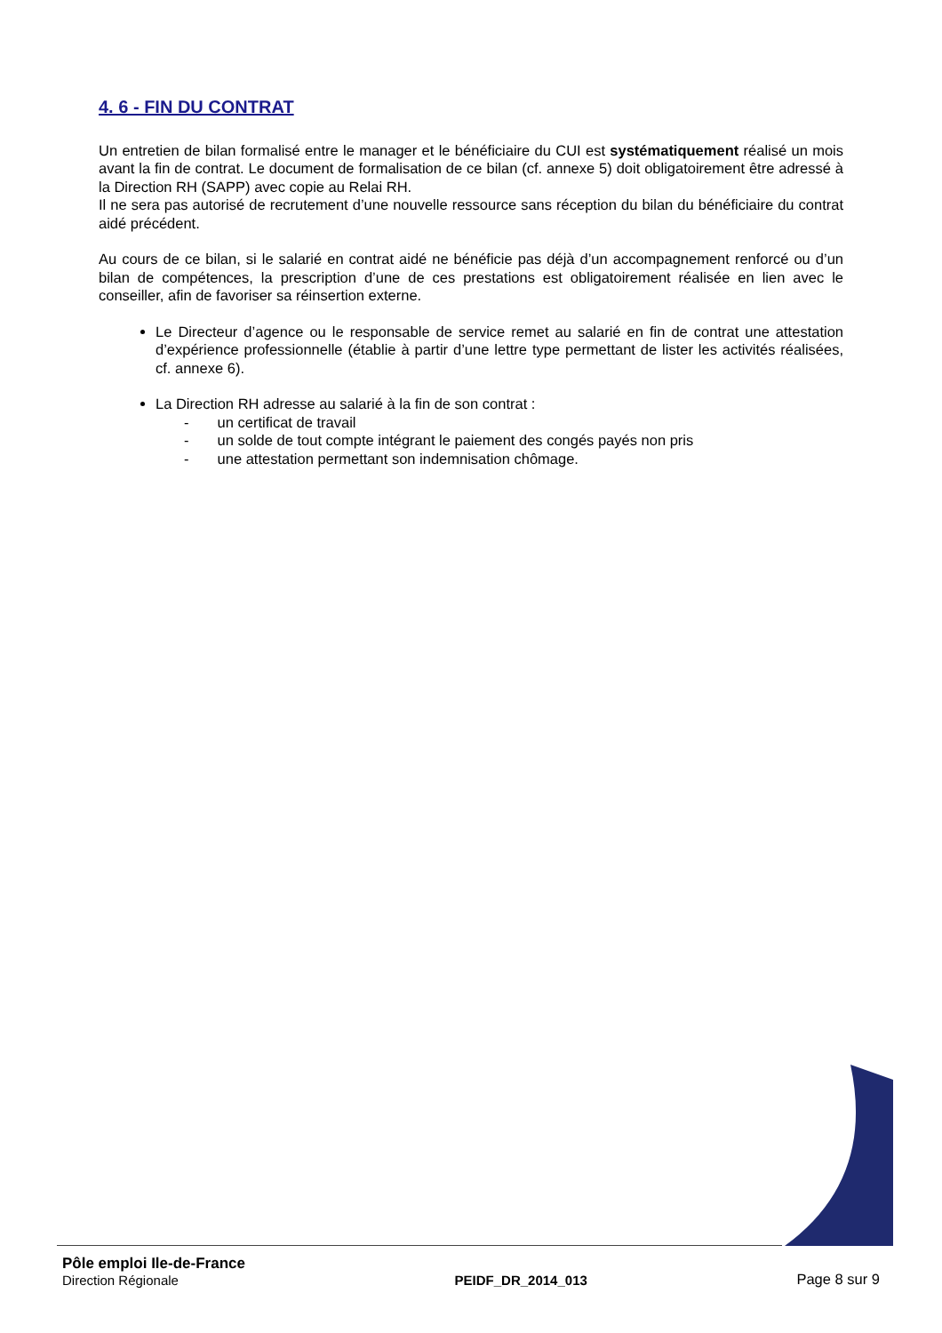4. 6 - FIN DU CONTRAT
Un entretien de bilan formalisé entre le manager et le bénéficiaire du CUI est systématiquement réalisé un mois avant la fin de contrat. Le document de formalisation de ce bilan (cf. annexe 5) doit obligatoirement être adressé à la Direction RH (SAPP) avec copie au Relai RH.
Il ne sera pas autorisé de recrutement d’une nouvelle ressource sans réception du bilan du bénéficiaire du contrat aidé précédent.
Au cours de ce bilan, si le salarié en contrat aidé ne bénéficie pas déjà d’un accompagnement renforcé ou d’un bilan de compétences, la prescription d’une de ces prestations est obligatoirement réalisée en lien avec le conseiller, afin de favoriser sa réinsertion externe.
Le Directeur d’agence ou le responsable de service remet au salarié en fin de contrat une attestation d’expérience professionnelle (établie à partir d’une lettre type permettant de lister les activités réalisées, cf. annexe 6).
La Direction RH adresse au salarié à la fin de son contrat :
- un certificat de travail
- un solde de tout compte intégrant le paiement des congés payés non pris
- une attestation permettant son indemnisation chômage.
Pôle emploi Ile-de-France
Direction Régionale
PEIDF_DR_2014_013
Page 8 sur 9